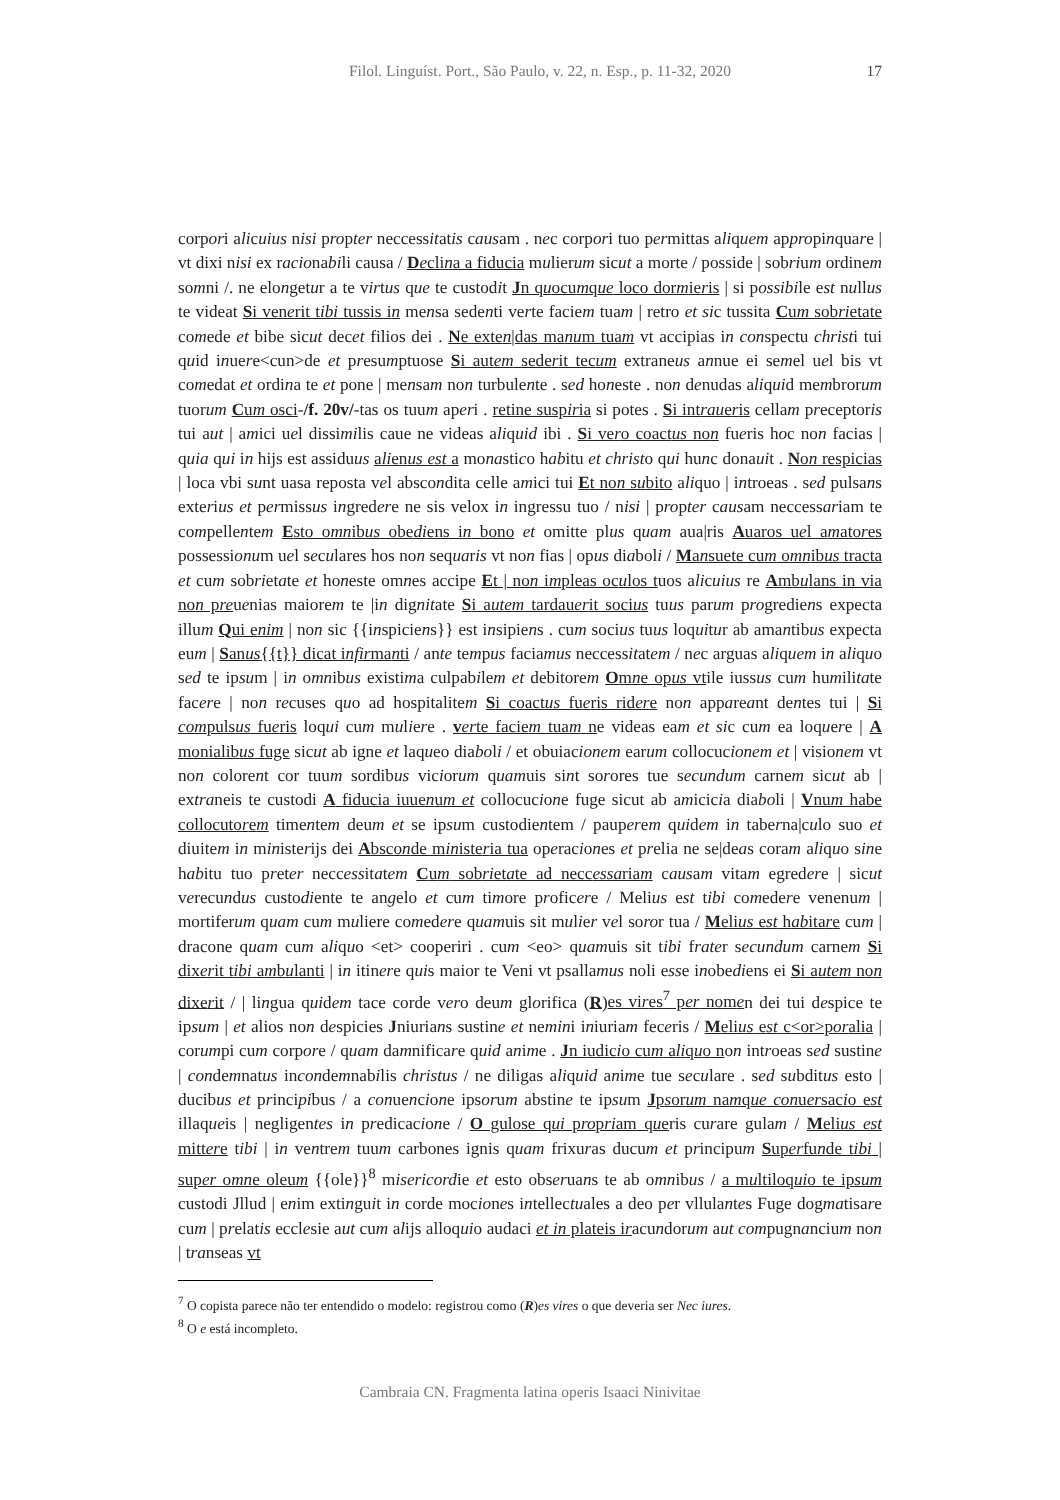Filol. Linguíst. Port., São Paulo, v. 22, n. Esp., p. 11-32, 2020
17
corpori alicuius nisi propter neccessitatis causam . nec corpori tuo permittas aliquem appropinquare | vt dixi nisi ex racionabili causa / Declina a fiducia mulierum sicut a morte / posside | sobrium ordinem somni /. ne elongetur a te virtus que te custodit Jn quocumque loco dormieris | si possibile est nullus te videat Si venerit tibi tussis in mensa sedenti verte faciem tuam | retro et sic tussita Cum sobrietate comede et bibe sicut decet filios dei . Ne exten|das manum tuam vt accipias in conspectu christi tui quid inuere<cun>de et presumptuose Si autem sederit tecum extraneus annue ei semel uel bis vt comedat et ordina te et pone | mensam non turbulente . sed honeste . non denudas aliquid membrorum tuorum Cum osci-/f. 20v/-tas os tuum aperi . retine suspiria si potes . Si intraueris cellam preceptoris tui aut | amici uel dissimilis caue ne videas aliquid ibi . Si vero coactus non fueris hoc non facias | quia qui in hijs est assiduus alienus est a monastico habitu et christo qui hunc donauit . Non respicias | loca vbi sunt uasa reposta vel abscondita celle amici tui Et non subito aliquo | introeas . sed pulsans exterius et permissus ingredere ne sis velox in ingressu tuo / nisi | propter causam neccessariam te compellentem Esto omnibus obediens in bono et omitte plus quam aua|ris Auaros uel amatores possessionum uel seculares hos non sequaris vt non fias | opus diaboli / Mansuete cum omnibus tracta et cum sobrietate et honeste omnes accipe Et | non impleas oculos tuos alicuius re Ambulans in via non preuenias maiorem te |in dignitate Si autem tardauerit socius tuus parum progrediens expecta illum Qui enim | non sic {{inspiciens}} est insipiens . cum socius tuus loquitur ab amantibus expecta eum | Sanus{{t}} dicat infirmanti / ante tempus faciamus neccessitatem / nec arguas aliquem in aliquo sed te ipsum | in omnibus existima culpabilem et debitorem Omne opus vtile iussus cum humilitate facere | non recuses quo ad hospitalitem Si coactus fueris ridere non appareant dentes tui | Si compulsus fueris loqui cum muliere . verte faciem tuam ne videas eam et sic cum ea loquere | A monialibus fuge sicut ab igne et laqueo diaboli / et obuiacionem earum collocucionem et | visionem vt non colorent cor tuum sordibus viciorum quamuis sint sorores tue secundum carnem sicut ab | extraneis te custodi A fiducia iuuenum et collocucione fuge sicut ab amicicia diaboli | Vnum habe collocutorem timentem deum et se ipsum custodientem / pauperem quidem in taberna|culo suo et diuitem in ministerijs dei Absconde ministeria tua operaciones et prelia ne se|deas coram aliquo sine habitu tuo preter neccessitatem Cum sobrietate ad neccessariam causam vitam egredere | sicut verecundus custodiente te angelo et cum timore proficere / Melius est tibi comedere venenum | mortiferum quam cum muliere comedere quamuis sit mulier vel soror tua / Melius est habitare cum | dracone quam cum aliquo <et> cooperiri . cum <eo> quamuis sit tibi frater secundum carnem Si dixerit tibi ambulanti | in itinere quis maior te Veni vt psallamus noli esse inobediens ei Si autem non dixerit / | lingua quidem tace corde vero deum glorifica (R)es vires<sup>7</sup> per nomen dei tui despice te ipsum | et alios non despicies Jniurians sustine et nemini iniuriam feceris / Melius est c<or>poralia | corumpi cum corpore / quam damnificare quid anime . Jn iudicio cum aliquo non introeas sed sustine | condemnatus incondemnabilis christus / ne diligas aliquid anime tue seculare . sed subditus esto | ducibus et principibus / a conuencione ipsorum abstine te ipsum Jpsorum namque conuersacio est illaqueis | negligentes in predicacione / O gulose qui propriam queris curare gulam / Melius est mittere tibi | in ventrem tuum carbones ignis quam frixuras ducum et principum Superfunde tibi | super omne oleum {{ole}}<sup>8</sup> misericordie et esto obseruans te ab omnibus / a multiloquio te ipsum custodi Jllud | enim extinguit in corde mociones intellectuales a deo per vllulantes Fuge dogmatisare cum | prelatis ecclesie aut cum alijs alloquio audaci et in plateis iracundorum aut compugnancium non | transeas vt
<sup>7</sup> O copista parece não ter entendido o modelo: registrou como (R)es vires o que deveria ser Nec iures.
<sup>8</sup> O e está incompleto.
Cambraia CN. Fragmenta latina operis Isaaci Ninivitae